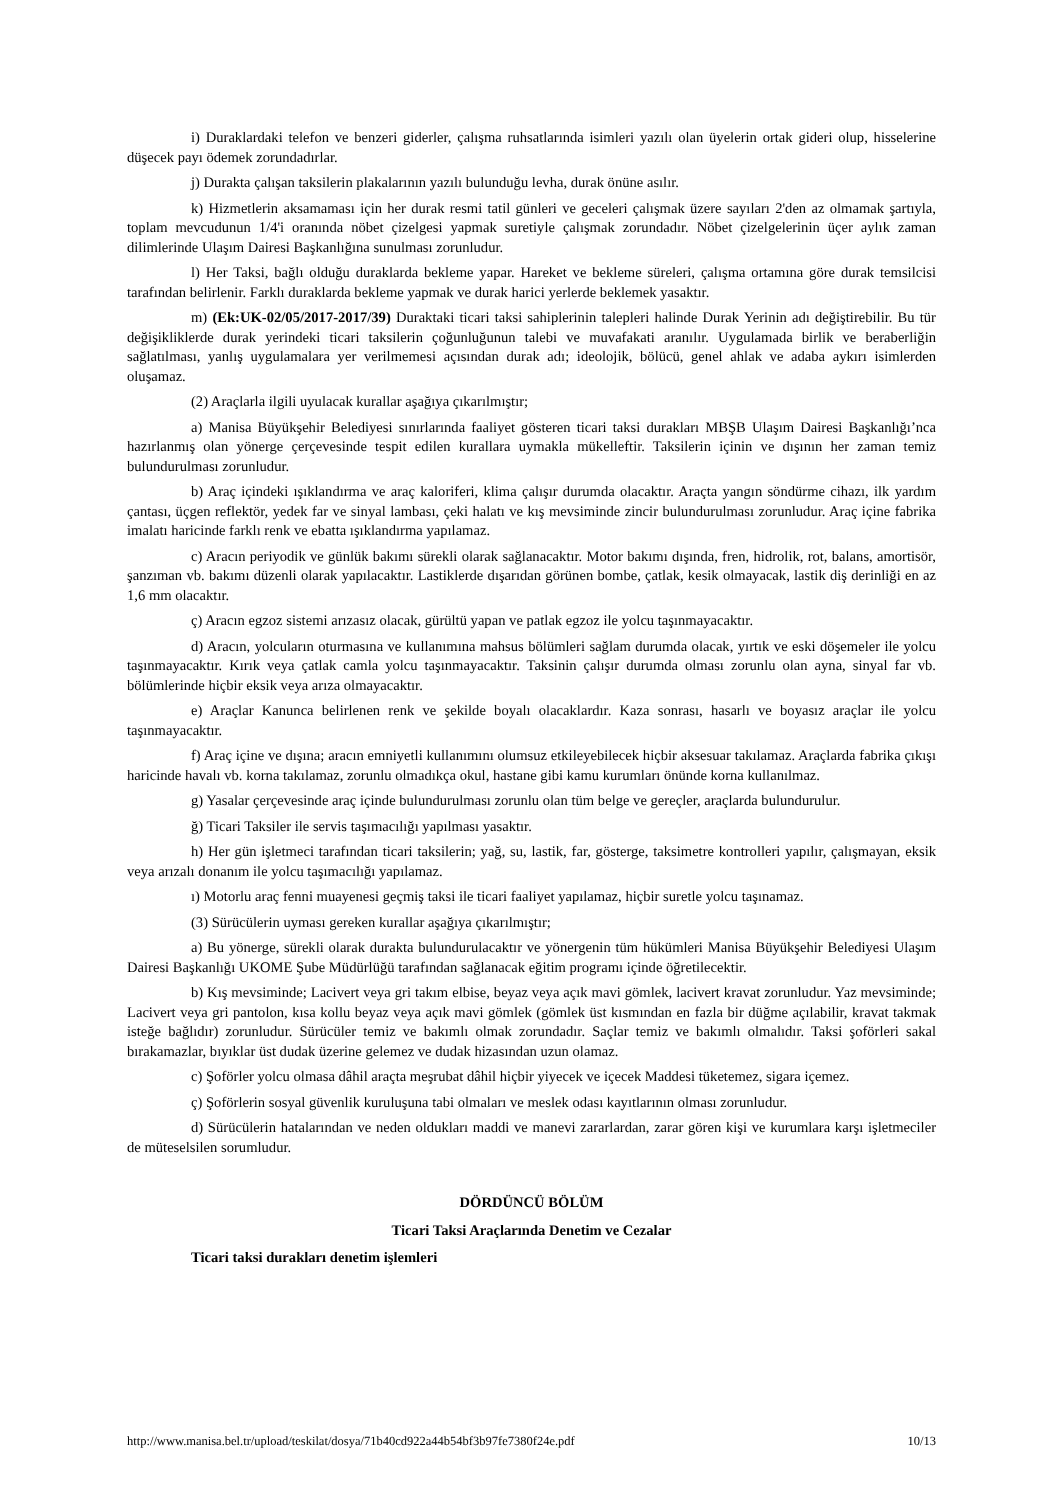i) Duraklardaki telefon ve benzeri giderler, çalışma ruhsatlarında isimleri yazılı olan üyelerin ortak gideri olup, hisselerine düşecek payı ödemek zorundadırlar.
j) Durakta çalışan taksilerin plakalarının yazılı bulunduğu levha, durak önüne asılır.
k) Hizmetlerin aksamaması için her durak resmi tatil günleri ve geceleri çalışmak üzere sayıları 2'den az olmamak şartıyla, toplam mevcudunun 1/4'i oranında nöbet çizelgesi yapmak suretiyle çalışmak zorundadır. Nöbet çizelgelerinin üçer aylık zaman dilimlerinde Ulaşım Dairesi Başkanlığına sunulması zorunludur.
l) Her Taksi, bağlı olduğu duraklarda bekleme yapar. Hareket ve bekleme süreleri, çalışma ortamına göre durak temsilcisi tarafından belirlenir. Farklı duraklarda bekleme yapmak ve durak harici yerlerde beklemek yasaktır.
m) (Ek:UK-02/05/2017-2017/39) Duraktaki ticari taksi sahiplerinin talepleri halinde Durak Yerinin adı değiştirebilir. Bu tür değişikliklerde durak yerindeki ticari taksilerin çoğunluğunun talebi ve muvafakati aranılır. Uygulamada birlik ve beraberliğin sağlatılması, yanlış uygulamalara yer verilmemesi açısından durak adı; ideolojik, bölücü, genel ahlak ve adaba aykırı isimlerden oluşamaz.
(2) Araçlarla ilgili uyulacak kurallar aşağıya çıkarılmıştır;
a) Manisa Büyükşehir Belediyesi sınırlarında faaliyet gösteren ticari taksi durakları MBŞB Ulaşım Dairesi Başkanlığı’nca hazırlanmış olan yönerge çerçevesinde tespit edilen kurallara uymakla mükelleftir. Taksilerin içinin ve dışının her zaman temiz bulundurulması zorunludur.
b) Araç içindeki ışıklandırma ve araç kaloriferi, klima çalışır durumda olacaktır. Araçta yangın söndürme cihazı, ilk yardım çantası, üçgen reflektör, yedek far ve sinyal lambası, çeki halatı ve kış mevsiminde zincir bulundurulması zorunludur. Araç içine fabrika imalatı haricinde farklı renk ve ebatta ışıklandırma yapılamaz.
c) Aracın periyodik ve günlük bakımı sürekli olarak sağlanacaktır. Motor bakımı dışında, fren, hidrolik, rot, balans, amortisör, şanzıman vb. bakımı düzenli olarak yapılacaktır. Lastiklerde dışarıdan görünen bombe, çatlak, kesik olmayacak, lastik diş derinliği en az 1,6 mm olacaktır.
ç) Aracın egzoz sistemi arızasız olacak, gürültü yapan ve patlak egzoz ile yolcu taşınmayacaktır.
d) Aracın, yolcuların oturmasına ve kullanımına mahsus bölümleri sağlam durumda olacak, yırtık ve eski döşemeler ile yolcu taşınmayacaktır. Kırık veya çatlak camla yolcu taşınmayacaktır. Taksinin çalışır durumda olması zorunlu olan ayna, sinyal far vb. bölümlerinde hiçbir eksik veya arıza olmayacaktır.
e) Araçlar Kanunca belirlenen renk ve şekilde boyalı olacaklardır. Kaza sonrası, hasarlı ve boyasız araçlar ile yolcu taşınmayacaktır.
f) Araç içine ve dışına; aracın emniyetli kullanımını olumsuz etkileyebilecek hiçbir aksesuar takılamaz. Araçlarda fabrika çıkışı haricinde havalı vb. korna takılamaz, zorunlu olmadıkça okul, hastane gibi kamu kurumları önünde korna kullanılmaz.
g) Yasalar çerçevesinde araç içinde bulundurulması zorunlu olan tüm belge ve gereçler, araçlarda bulundurulur.
ğ) Ticari Taksiler ile servis taşımacılığı yapılması yasaktır.
h) Her gün işletmeci tarafından ticari taksilerin; yağ, su, lastik, far, gösterge, taksimetre kontrolleri yapılır, çalışmayan, eksik veya arızalı donanım ile yolcu taşımacılığı yapılamaz.
ı) Motorlu araç fenni muayenesi geçmiş taksi ile ticari faaliyet yapılamaz, hiçbir suretle yolcu taşınamaz.
(3) Sürücülerin uyması gereken kurallar aşağıya çıkarılmıştır;
a) Bu yönerge, sürekli olarak durakta bulundurulacaktır ve yönergenin tüm hükümleri Manisa Büyükşehir Belediyesi Ulaşım Dairesi Başkanlığı UKOME Şube Müdürlüğü tarafından sağlanacak eğitim programı içinde öğretilecektir.
b) Kış mevsiminde; Lacivert veya gri takım elbise, beyaz veya açık mavi gömlek, lacivert kravat zorunludur. Yaz mevsiminde; Lacivert veya gri pantolon, kısa kollu beyaz veya açık mavi gömlek (gömlek üst kısmından en fazla bir düğme açılabilir, kravat takmak isteğe bağlıdır) zorunludur. Sürücüler temiz ve bakımlı olmak zorundadır. Saçlar temiz ve bakımlı olmalıdır. Taksi şoförleri sakal bırakamazlar, bıyıklar üst dudak üzerine gelemez ve dudak hizasından uzun olamaz.
c) Şoförler yolcu olmasa dâhil araçta meşrubat dâhil hiçbir yiyecek ve içecek Maddesi tüketemez, sigara içemez.
ç) Şoförlerin sosyal güvenlik kuruluşuna tabi olmaları ve meslek odası kayıtlarının olması zorunludur.
d) Sürücülerin hatalarından ve neden oldukları maddi ve manevi zararlardan, zarar gören kişi ve kurumlara karşı işletmeciler de müteselsilen sorumludur.
DÖRDÜNCÜ BÖLÜM
Ticari Taksi Araçlarında Denetim ve Cezalar
Ticari taksi durakları denetim işlemleri
http://www.manisa.bel.tr/upload/teskilat/dosya/71b40cd922a44b54bf3b97fe7380f24e.pdf 10/13